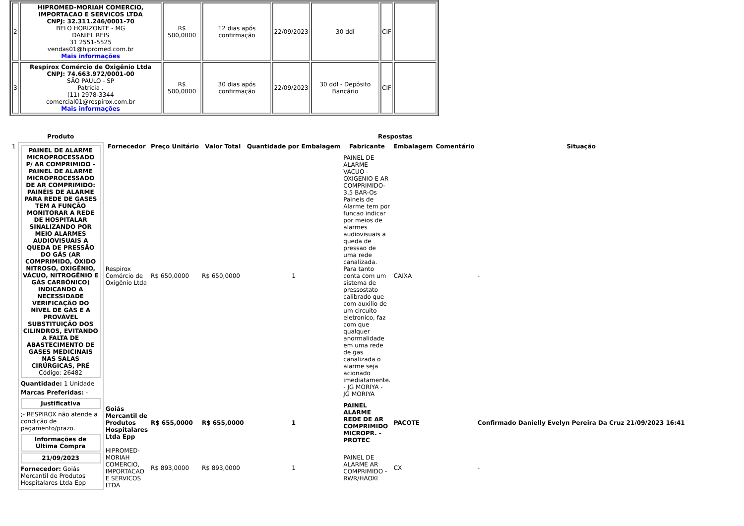| 2 | HIPROMED-MORIAH COMERCIO, IMPORTACAO E SERVICOS LTDA CNPJ: 32.311.246/0001-70 BELO HORIZONTE - MG DANIEL REIS 31 2551-5525 vendas01@hipromed.com.br Mais informações | R$ 500,0000 | 12 dias após confirmação | 22/09/2023 | 30 ddl | CIF | |
| 3 | Respirox Comércio de Oxigênio Ltda CNPJ: 74.663.972/0001-00 SÃO PAULO - SP Patricia . (11) 2978-3344 comercial01@respirox.com.br Mais informações | R$ 500,0000 | 30 dias após confirmação | 22/09/2023 | 30 ddl - Depósito Bancário | CIF | |
| | Produto | Respostas | | | | | | | |
| --- | --- | --- | --- | --- | --- | --- | --- | --- | --- |
| 1 | PAINEL DE ALARME MICROPROCESSADO P/ AR COMPRIMIDO - PAINEL DE ALARME MICROPROCESSADO DE AR COMPRIMIDO: PAINÉIS DE ALARME PARA REDE DE GASES TEM A FUNÇÃO MONITORAR A REDE DE HOSPITALAR SINALIZANDO POR MEIO ALARMES AUDIOVISUAIS A QUEDA DE PRESSÃO DO GÁS (AR COMPRIMIDO, ÓXIDO NITROSO, OXIGÊNIO, VÁCUO, NITROGÊNIO E GÁS CARBÔNICO) INDICANDO A NECESSIDADE VERIFICAÇÃO DO NÍVEL DE GÁS E A PROVÁVEL SUBSTITUIÇÃO DOS CILINDROS, EVITANDO A FALTA DE ABASTECIMENTO DE GASES MEDICINAIS NAS SALAS CIRÚRGICAS, PRÉ Código: 26482 Quantidade: 1 Unidade Marcas Preferidas: - Justificativa ;- RESPIROX não atende a condição de pagamento/prazo. Informações de Última Compra 21/09/2023 Fornecedor: Goiás Mercantil de Produtos Hospitalares Ltda Epp | Fornecedor | Preço Unitário | Valor Total | Quantidade por Embalagem | Fabricante | Embalagem | Comentário | Situação |
| | | Respirox Comércio de Oxigênio Ltda | R$ 650,0000 | R$ 650,0000 | 1 | PAINEL DE ALARME VACUO -OXIGENIO E AR COMPRIMIDO-3,5 BAR-Os Paineis de Alarme tem por funcao indicar por meios de alarmes audiovisuais a queda de pressao de uma rede canalizada. Para tanto conta com um sistema de pressostato calibrado que com auxilio de um circuito eletronico, faz com que qualquer anormalidade em uma rede de gas canalizada o alarme seja acionado imediatamente. - JG MORIYA - JG MORIYA | CAIXA | | - |
| | | Goiás Mercantil de Produtos Hospitalares Ltda Epp | R$ 655,0000 | R$ 655,0000 | 1 | PAINEL ALARME REDE DE AR COMPRIMIDO MICROPR. - PROTEC | PACOTE | | Confirmado Danielly Evelyn Pereira Da Cruz 21/09/2023 16:41 |
| | | HIPROMED-MORIAH COMERCIO, IMPORTACAO E SERVICOS LTDA | R$ 893,0000 | R$ 893,0000 | 1 | PAINEL DE ALARME AR COMPRIMIDO - RWR/HAOXI | CX | | - |